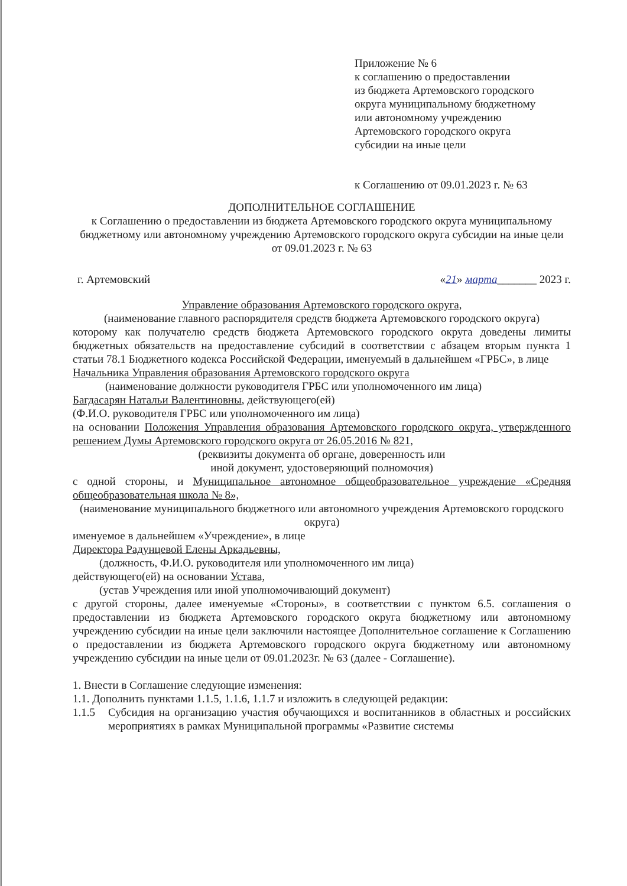Приложение № 6
к соглашению о предоставлении
из бюджета Артемовского городского
округа муниципальному бюджетному
или автономному учреждению
Артемовского городского округа
субсидии на иные цели
к Соглашению от 09.01.2023 г. № 63
ДОПОЛНИТЕЛЬНОЕ СОГЛАШЕНИЕ
к Соглашению о предоставлении из бюджета Артемовского городского округа муниципальному бюджетному или автономному учреждению Артемовского городского округа субсидии на иные цели
от 09.01.2023 г. № 63
г. Артемовский «21» марта_______ 2023 г.
Управление образования Артемовского городского округа,
(наименование главного распорядителя средств бюджета Артемовского городского округа)
которому как получателю средств бюджета Артемовского городского округа доведены лимиты бюджетных обязательств на предоставление субсидий в соответствии с абзацем вторым пункта 1 статьи 78.1 Бюджетного кодекса Российской Федерации, именуемый в дальнейшем «ГРБС», в лице
Начальника Управления образования Артемовского городского округа
(наименование должности руководителя ГРБС или уполномоченного им лица)
Багдасарян Натальи Валентиновны, действующего(ей)
(Ф.И.О. руководителя ГРБС или уполномоченного им лица)
на основании Положения Управления образования Артемовского городского округа, утвержденного решением Думы Артемовского городского округа от 26.05.2016 № 821,
(реквизиты документа об органе, доверенность или
иной документ, удостоверяющий полномочия)
с одной стороны, и Муниципальное автономное общеобразовательное учреждение «Средняя общеобразовательная школа № 8»,
(наименование муниципального бюджетного или автономного учреждения Артемовского городского округа)
именуемое в дальнейшем «Учреждение», в лице
Директора Радунцевой Елены Аркадьевны,
(должность, Ф.И.О. руководителя или уполномоченного им лица)
действующего(ей) на основании Устава,
(устав Учреждения или иной уполномочивающий документ)
с другой стороны, далее именуемые «Стороны», в соответствии с пунктом 6.5. соглашения о предоставлении из бюджета Артемовского городского округа бюджетному или автономному учреждению субсидии на иные цели заключили настоящее Дополнительное соглашение к Соглашению о предоставлении из бюджета Артемовского городского округа бюджетному или автономному учреждению субсидии на иные цели от 09.01.2023г. № 63 (далее - Соглашение).
1. Внести в Соглашение следующие изменения:
1.1. Дополнить пунктами 1.1.5, 1.1.6, 1.1.7 и изложить в следующей редакции:
1.1.5 Субсидия на организацию участия обучающихся и воспитанников в областных и российских мероприятиях в рамках Муниципальной программы «Развитие системы